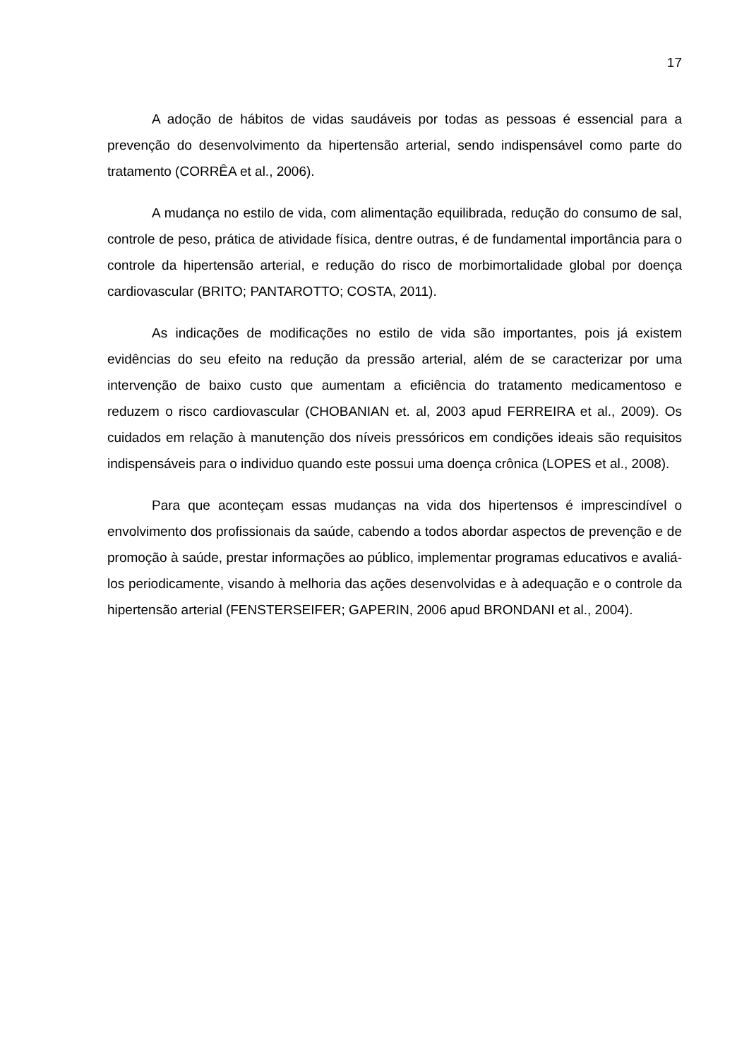17
A adoção de hábitos de vidas saudáveis por todas as pessoas é essencial para a prevenção do desenvolvimento da hipertensão arterial, sendo indispensável como parte do tratamento (CORRÊA et al., 2006).
A mudança no estilo de vida, com alimentação equilibrada, redução do consumo de sal, controle de peso, prática de atividade física, dentre outras, é de fundamental importância para o controle da hipertensão arterial, e redução do risco de morbimortalidade global por doença cardiovascular (BRITO; PANTAROTTO; COSTA, 2011).
As indicações de modificações no estilo de vida são importantes, pois já existem evidências do seu efeito na redução da pressão arterial, além de se caracterizar por uma intervenção de baixo custo que aumentam a eficiência do tratamento medicamentoso e reduzem o risco cardiovascular (CHOBANIAN et. al, 2003 apud FERREIRA et al., 2009). Os cuidados em relação à manutenção dos níveis pressóricos em condições ideais são requisitos indispensáveis para o individuo quando este possui uma doença crônica (LOPES et al., 2008).
Para que aconteçam essas mudanças na vida dos hipertensos é imprescindível o envolvimento dos profissionais da saúde, cabendo a todos abordar aspectos de prevenção e de promoção à saúde, prestar informações ao público, implementar programas educativos e avaliá-los periodicamente, visando à melhoria das ações desenvolvidas e à adequação e o controle da hipertensão arterial (FENSTERSEIFER; GAPERIN, 2006 apud BRONDANI et al., 2004).